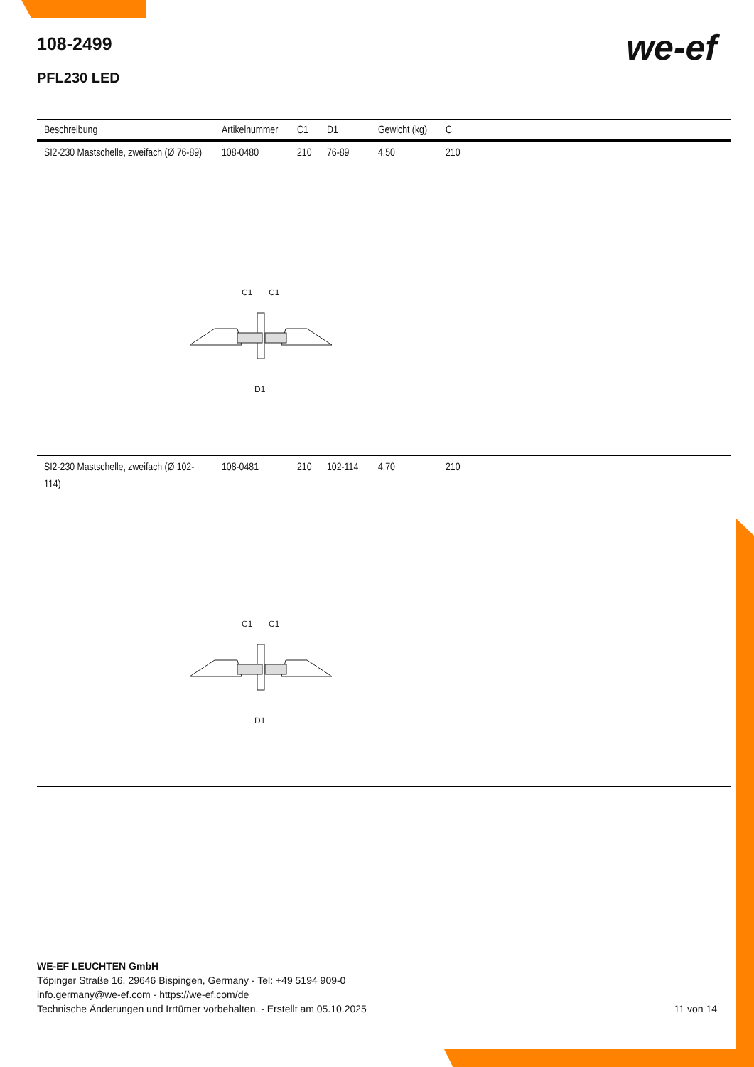we-ef
108-2499
PFL230 LED
| Beschreibung | Artikelnummer | C1 | D1 | Gewicht (kg) | C |
| --- | --- | --- | --- | --- | --- |
| SI2-230 Mastschelle, zweifach (Ø 76-89) | 108-0480 | 210 | 76-89 | 4.50 | 210 |
| C1 C1 D1 | | | | | |
| SI2-230 Mastschelle, zweifach (Ø 102-114) | 108-0481 | 210 | 102-114 | 4.70 | 210 |
| C1 C1 D1 | | | | | |
WE-EF LEUCHTEN GmbH
Töpinger Straße 16, 29646 Bispingen, Germany - Tel: +49 5194 909-0
info.germany@we-ef.com - https://we-ef.com/de
Technische Änderungen und Irrtümer vorbehalten. - Erstellt am 05.10.2025 11 von 14